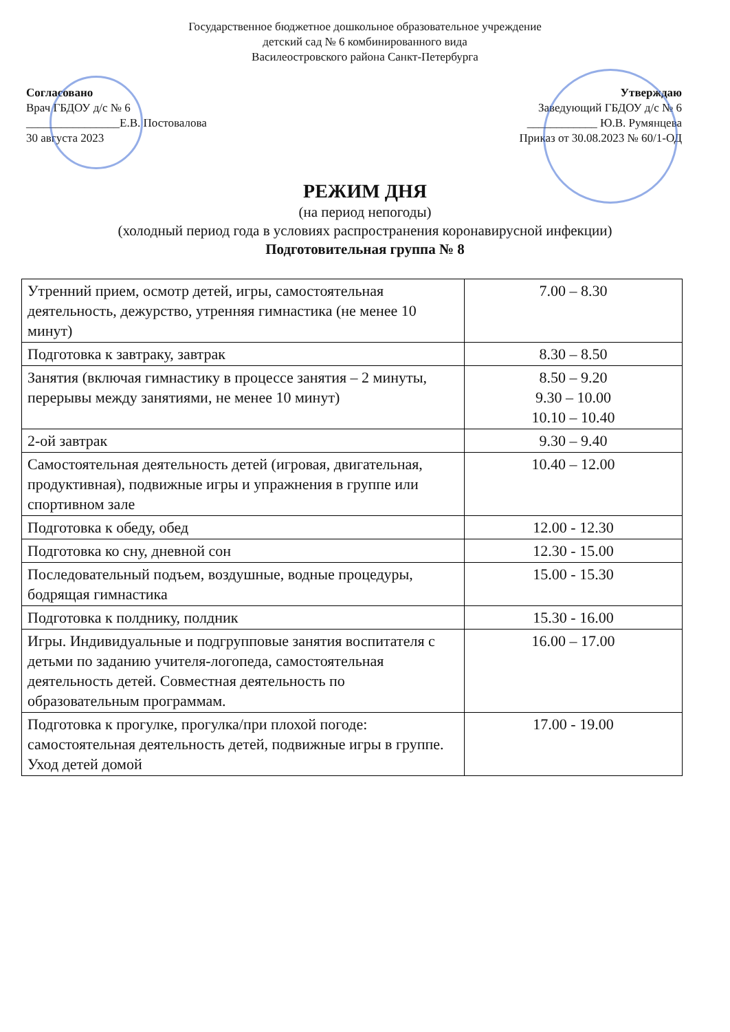Государственное бюджетное дошкольное образовательное учреждение
детский сад № 6 комбинированного вида
Василеостровского района Санкт-Петербурга
Согласовано
Врач ГБДОУ д/с № 6
________________Е.В. Постовалова
30 августа 2023
Утверждаю
Заведующий ГБДОУ д/с № 6
____________ Ю.В. Румянцева
Приказ от 30.08.2023 № 60/1-ОД
РЕЖИМ ДНЯ
(на период непогоды)
(холодный период года в условиях распространения коронавирусной инфекции)
Подготовительная группа № 8
| Утренний прием, осмотр детей, игры, самостоятельная деятельность, дежурство, утренняя гимнастика (не менее 10 минут) | 7.00 – 8.30 |
| Подготовка к завтраку, завтрак | 8.30 – 8.50 |
| Занятия (включая гимнастику в процессе занятия – 2 минуты, перерывы между занятиями, не менее 10 минут) | 8.50 – 9.20 9.30 – 10.00 10.10 – 10.40 |
| 2-ой завтрак | 9.30 – 9.40 |
| Самостоятельная деятельность детей (игровая, двигательная, продуктивная), подвижные игры и упражнения в группе или спортивном зале | 10.40 – 12.00 |
| Подготовка к обеду, обед | 12.00 - 12.30 |
| Подготовка ко сну, дневной сон | 12.30 - 15.00 |
| Последовательный подъем, воздушные, водные процедуры, бодрящая гимнастика | 15.00 - 15.30 |
| Подготовка к полднику, полдник | 15.30 - 16.00 |
| Игры. Индивидуальные и подгрупповые занятия воспитателя с детьми по заданию учителя-логопеда, самостоятельная деятельность детей. Совместная деятельность по образовательным программам. | 16.00 – 17.00 |
| Подготовка к прогулке, прогулка/при плохой погоде: самостоятельная деятельность детей, подвижные игры в группе. Уход детей домой | 17.00 - 19.00 |